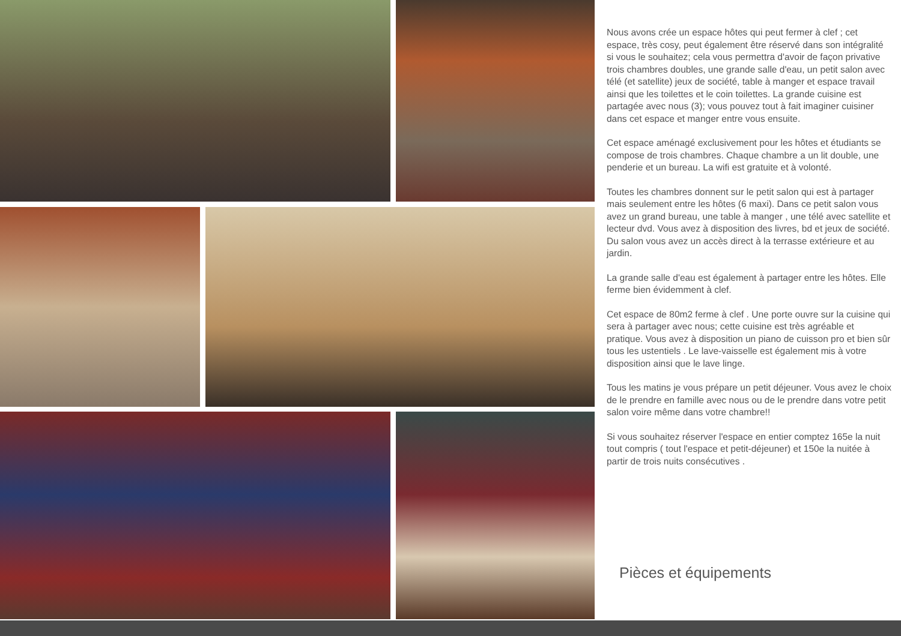Nous avons crée un espace hôtes qui peut fermer à clef ; cet espace, très cosy, peut également être réservé dans son intégralité si vous le souhaitez; cela vous permettra d'avoir de façon privative trois chambres doubles, une grande salle d'eau, un petit salon avec télé (et satellite) jeux de société, table à manger et espace travail ainsi que les toilettes et le coin toilettes. La grande cuisine est partagée avec nous (3); vous pouvez tout à fait imaginer cuisiner dans cet espace et manger entre vous ensuite.
Cet espace aménagé exclusivement pour les hôtes et étudiants se compose de trois chambres. Chaque chambre a un lit double, une penderie et un bureau. La wifi est gratuite et à volonté.
Toutes les chambres donnent sur le petit salon qui est à partager mais seulement entre les hôtes (6 maxi). Dans ce petit salon vous avez un grand bureau, une table à manger , une télé avec satellite et lecteur dvd. Vous avez à disposition des livres, bd et jeux de société. Du salon vous avez un accès direct à la terrasse extérieure et au jardin.
La grande salle d'eau est également à partager entre les hôtes. Elle ferme bien évidemment à clef.
Cet espace de 80m2 ferme à clef . Une porte ouvre sur la cuisine qui sera à partager avec nous; cette cuisine est très agréable et pratique. Vous avez à disposition un piano de cuisson pro et bien sûr tous les ustentiels . Le lave-vaisselle est également mis à votre disposition ainsi que le lave linge.
Tous les matins je vous prépare un petit déjeuner. Vous avez le choix de le prendre en famille avec nous ou de le prendre dans votre petit salon voire même dans votre chambre!!
Si vous souhaitez réserver l'espace en entier comptez 165e la nuit tout compris ( tout l'espace et petit-déjeuner) et 150e la nuitée à partir de trois nuits consécutives .
Pièces et équipements